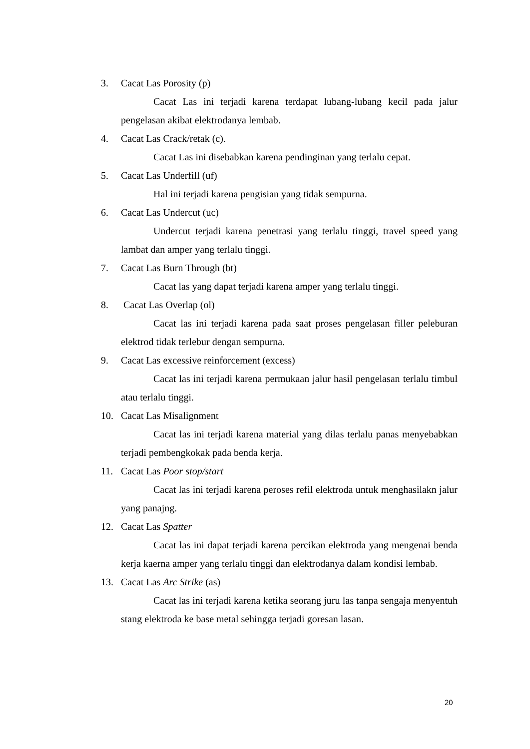3. Cacat Las Porosity (p)
Cacat Las ini terjadi karena terdapat lubang-lubang kecil pada jalur pengelasan akibat elektrodanya lembab.
4. Cacat Las Crack/retak (c).
Cacat Las ini disebabkan karena pendinginan yang terlalu cepat.
5. Cacat Las Underfill (uf)
Hal ini terjadi karena pengisian yang tidak sempurna.
6. Cacat Las Undercut (uc)
Undercut terjadi karena penetrasi yang terlalu tinggi, travel speed yang lambat dan amper yang terlalu tinggi.
7. Cacat Las Burn Through (bt)
Cacat las yang dapat terjadi karena amper yang terlalu tinggi.
8. Cacat Las Overlap (ol)
Cacat las ini terjadi karena pada saat proses pengelasan filler peleburan elektrod tidak terlebur dengan sempurna.
9. Cacat Las excessive reinforcement (excess)
Cacat las ini terjadi karena permukaan jalur hasil pengelasan terlalu timbul atau terlalu tinggi.
10. Cacat Las Misalignment
Cacat las ini terjadi karena material yang dilas terlalu panas menyebabkan terjadi pembengkokak pada benda kerja.
11. Cacat Las Poor stop/start
Cacat las ini terjadi karena peroses refil elektroda untuk menghasilakn jalur yang panajng.
12. Cacat Las Spatter
Cacat las ini dapat terjadi karena percikan elektroda yang mengenai benda kerja kaerna amper yang terlalu tinggi dan elektrodanya dalam kondisi lembab.
13. Cacat Las Arc Strike (as)
Cacat las ini terjadi karena ketika seorang juru las tanpa sengaja menyentuh stang elektroda ke base metal sehingga terjadi goresan lasan.
20